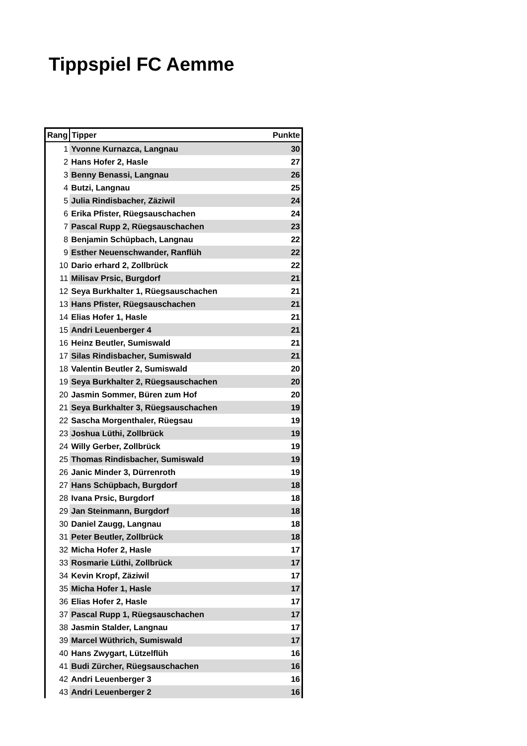Tippspiel FC Aemme
| Rang | Tipper | Punkte |
| --- | --- | --- |
| 1 | Yvonne Kurnazca, Langnau | 30 |
| 2 | Hans Hofer 2, Hasle | 27 |
| 3 | Benny Benassi, Langnau | 26 |
| 4 | Butzi, Langnau | 25 |
| 5 | Julia Rindisbacher, Zäziwil | 24 |
| 6 | Erika Pfister, Rüegsauschachen | 24 |
| 7 | Pascal Rupp 2, Rüegsauschachen | 23 |
| 8 | Benjamin Schüpbach, Langnau | 22 |
| 9 | Esther Neuenschwander, Ranflüh | 22 |
| 10 | Dario erhard 2, Zollbrück | 22 |
| 11 | Milisav Prsic, Burgdorf | 21 |
| 12 | Seya Burkhalter 1, Rüegsauschachen | 21 |
| 13 | Hans Pfister, Rüegsauschachen | 21 |
| 14 | Elias Hofer 1, Hasle | 21 |
| 15 | Andri Leuenberger 4 | 21 |
| 16 | Heinz Beutler, Sumiswald | 21 |
| 17 | Silas Rindisbacher, Sumiswald | 21 |
| 18 | Valentin Beutler 2, Sumiswald | 20 |
| 19 | Seya Burkhalter 2, Rüegsauschachen | 20 |
| 20 | Jasmin Sommer, Büren zum Hof | 20 |
| 21 | Seya Burkhalter 3, Rüegsauschachen | 19 |
| 22 | Sascha Morgenthaler, Rüegsau | 19 |
| 23 | Joshua Lüthi, Zollbrück | 19 |
| 24 | Willy Gerber, Zollbrück | 19 |
| 25 | Thomas Rindisbacher, Sumiswald | 19 |
| 26 | Janic Minder 3, Dürrenroth | 19 |
| 27 | Hans Schüpbach, Burgdorf | 18 |
| 28 | Ivana Prsic, Burgdorf | 18 |
| 29 | Jan Steinmann, Burgdorf | 18 |
| 30 | Daniel Zaugg, Langnau | 18 |
| 31 | Peter Beutler, Zollbrück | 18 |
| 32 | Micha Hofer 2, Hasle | 17 |
| 33 | Rosmarie Lüthi, Zollbrück | 17 |
| 34 | Kevin Kropf, Zäziwil | 17 |
| 35 | Micha Hofer 1, Hasle | 17 |
| 36 | Elias Hofer 2, Hasle | 17 |
| 37 | Pascal Rupp 1, Rüegsauschachen | 17 |
| 38 | Jasmin Stalder, Langnau | 17 |
| 39 | Marcel Wüthrich, Sumiswald | 17 |
| 40 | Hans Zwygart, Lützelflüh | 16 |
| 41 | Budi Zürcher, Rüegsauschachen | 16 |
| 42 | Andri Leuenberger 3 | 16 |
| 43 | Andri Leuenberger 2 | 16 |